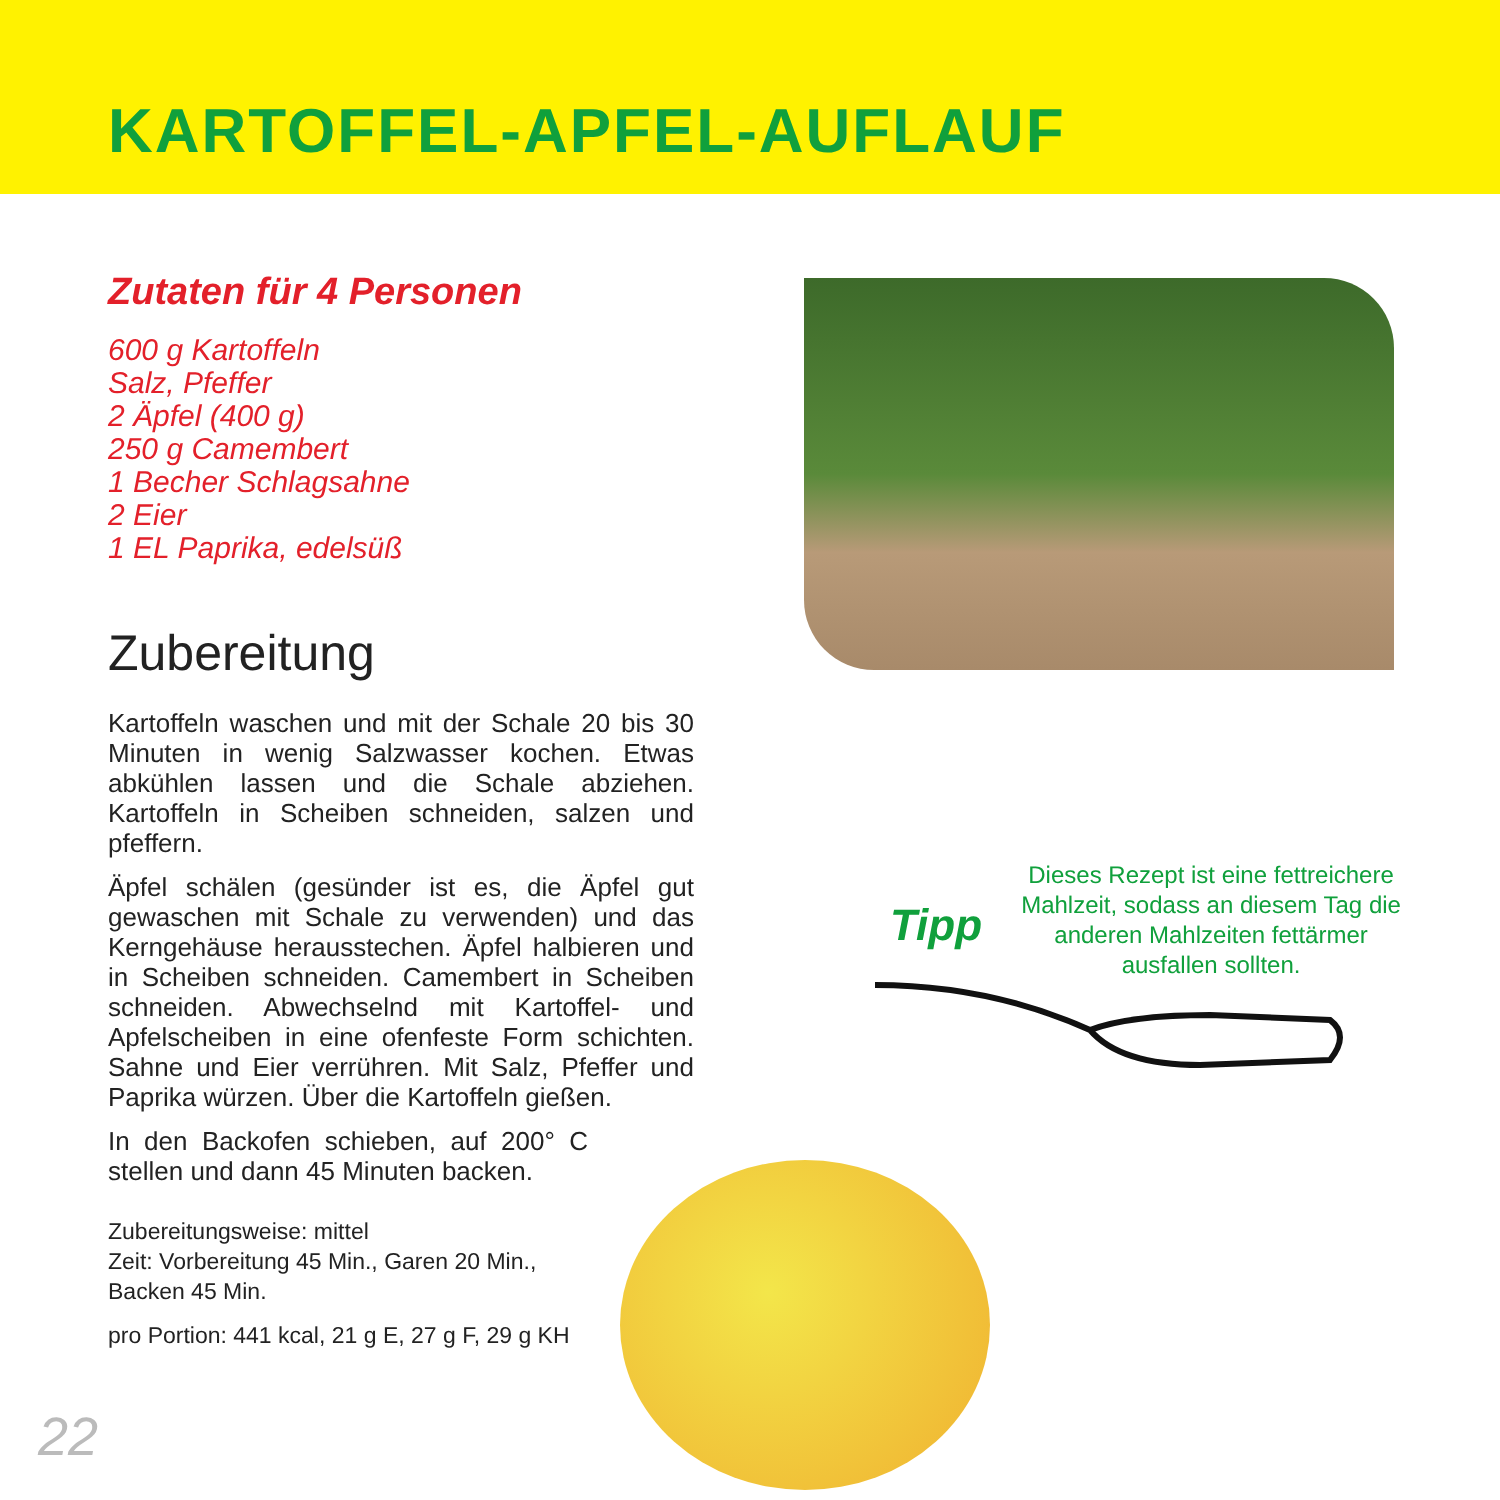KARTOFFEL-APFEL-AUFLAUF
Zutaten für 4 Personen
600 g Kartoffeln
Salz, Pfeffer
2 Äpfel (400 g)
250 g Camembert
1 Becher Schlagsahne
2 Eier
1 EL Paprika, edelsüß
Zubereitung
Kartoffeln waschen und mit der Schale 20 bis 30 Minuten in wenig Salzwasser kochen. Etwas abkühlen lassen und die Schale abziehen. Kartoffeln in Scheiben schneiden, salzen und pfeffern.
Äpfel schälen (gesünder ist es, die Äpfel gut gewaschen mit Schale zu verwenden) und das Kerngehäuse herausstechen. Äpfel halbieren und in Scheiben schneiden. Camembert in Scheiben schneiden. Abwechselnd mit Kartoffel- und Apfelscheiben in eine ofenfeste Form schichten. Sahne und Eier verrühren. Mit Salz, Pfeffer und Paprika würzen. Über die Kartoffeln gießen.
In den Backofen schieben, auf 200° C stellen und dann 45 Minuten backen.
Zubereitungsweise: mittel
Zeit: Vorbereitung 45 Min., Garen 20 Min.,
Backen 45 Min.
pro Portion: 441 kcal, 21 g E, 27 g F, 29 g KH
Tipp
Dieses Rezept ist eine fettreichere Mahlzeit, sodass an diesem Tag die anderen Mahlzeiten fettärmer ausfallen sollten.
22